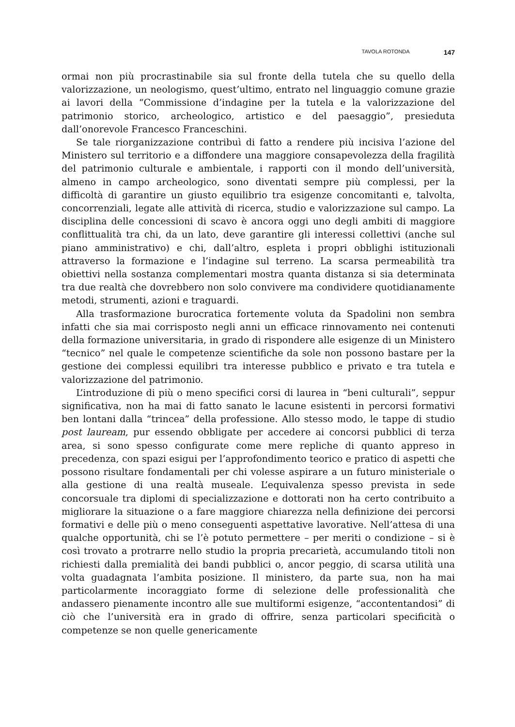TAVOLA ROTONDA 147
ormai non più procrastinabile sia sul fronte della tutela che su quello della valorizzazione, un neologismo, quest’ultimo, entrato nel linguaggio comune grazie ai lavori della “Commissione d’indagine per la tutela e la valorizzazione del patrimonio storico, archeologico, artistico e del paesaggio”, presieduta dall’onorevole Francesco Franceschini.
Se tale riorganizzazione contribuì di fatto a rendere più incisiva l’azione del Ministero sul territorio e a diffondere una maggiore consapevolezza della fragilità del patrimonio culturale e ambientale, i rapporti con il mondo dell’università, almeno in campo archeologico, sono diventati sempre più complessi, per la difficoltà di garantire un giusto equilibrio tra esigenze concomitanti e, talvolta, concorrenziali, legate alle attività di ricerca, studio e valorizzazione sul campo. La disciplina delle concessioni di scavo è ancora oggi uno degli ambiti di maggiore conflittualità tra chi, da un lato, deve garantire gli interessi collettivi (anche sul piano amministrativo) e chi, dall’altro, espleta i propri obblighi istituzionali attraverso la formazione e l’indagine sul terreno. La scarsa permeabilità tra obiettivi nella sostanza complementari mostra quanta distanza si sia determinata tra due realtà che dovrebbero non solo convivere ma condividere quotidianamente metodi, strumenti, azioni e traguardi.
Alla trasformazione burocratica fortemente voluta da Spadolini non sembra infatti che sia mai corrisposto negli anni un efficace rinnovamento nei contenuti della formazione universitaria, in grado di rispondere alle esigenze di un Ministero “tecnico” nel quale le competenze scientifiche da sole non possono bastare per la gestione dei complessi equilibri tra interesse pubblico e privato e tra tutela e valorizzazione del patrimonio.
L’introduzione di più o meno specifici corsi di laurea in “beni culturali”, seppur significativa, non ha mai di fatto sanato le lacune esistenti in percorsi formativi ben lontani dalla “trincea” della professione. Allo stesso modo, le tappe di studio post lauream, pur essendo obbligate per accedere ai concorsi pubblici di terza area, si sono spesso configurate come mere repliche di quanto appreso in precedenza, con spazi esigui per l’approfondimento teorico e pratico di aspetti che possono risultare fondamentali per chi volesse aspirare a un futuro ministeriale o alla gestione di una realtà museale. L’equivalenza spesso prevista in sede concorsuale tra diplomi di specializzazione e dottorati non ha certo contribuito a migliorare la situazione o a fare maggiore chiarezza nella definizione dei percorsi formativi e delle più o meno conseguenti aspettative lavorative. Nell’attesa di una qualche opportunità, chi se l’è potuto permettere – per meriti o condizione – si è così trovato a protrarre nello studio la propria precarietà, accumulando titoli non richiesti dalla premialità dei bandi pubblici o, ancor peggio, di scarsa utilità una volta guadagnata l’ambita posizione. Il ministero, da parte sua, non ha mai particolarmente incoraggiato forme di selezione delle professionalità che andassero pienamente incontro alle sue multiformi esigenze, “accontentandosi” di ciò che l’università era in grado di offrire, senza particolari specificità o competenze se non quelle genericamente